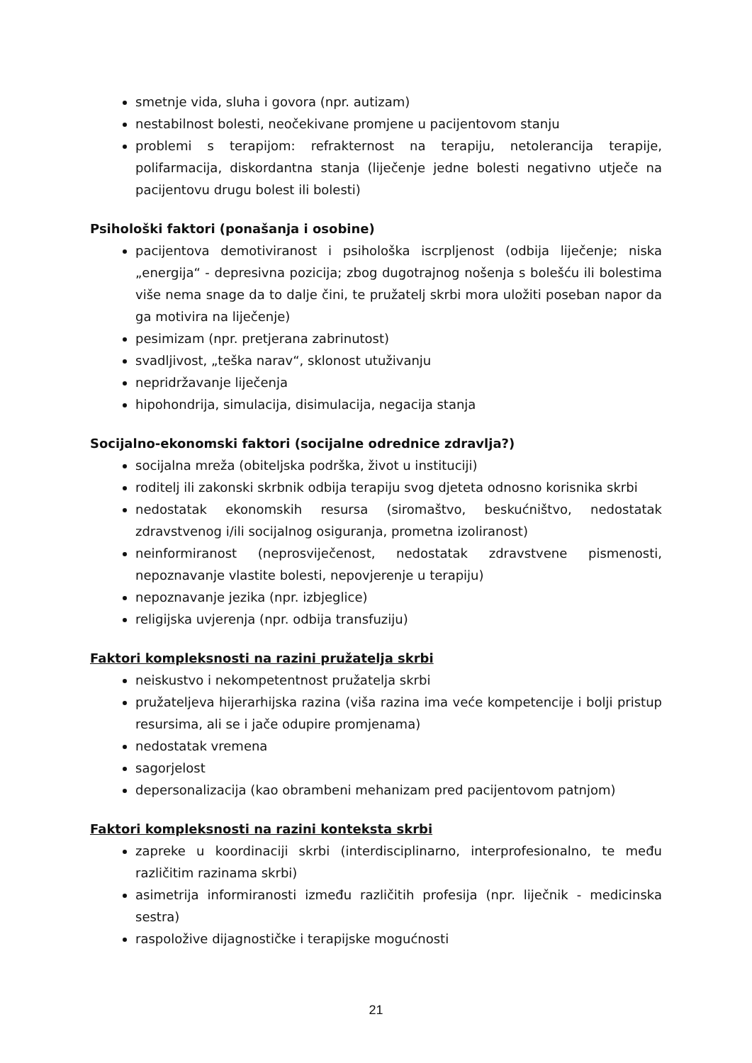smetnje vida, sluha i govora (npr. autizam)
nestabilnost bolesti, neočekivane promjene u pacijentovom stanju
problemi s terapijom: refrakternost na terapiju, netolerancija terapije, polifarmacija, diskordantna stanja (liječenje jedne bolesti negativno utječe na pacijentovu drugu bolest ili bolesti)
Psihološki faktori (ponašanja i osobine)
pacijentova demotiviranost i psihološka iscrpljenost (odbija liječenje; niska „energija“ - depresivna pozicija; zbog dugotrajnog nošenja s bolešću ili bolestima više nema snage da to dalje čini, te pružatelj skrbi mora uložiti poseban napor da ga motivira na liječenje)
pesimizam (npr. pretjerana zabrinutost)
svadljivost, „teška narav“, sklonost utuživanju
nepridržavanje liječenja
hipohondrija, simulacija, disimulacija, negacija stanja
Socijalno-ekonomski faktori (socijalne odrednice zdravlja?)
socijalna mreža (obiteljska podrška, život u instituciji)
roditelj ili zakonski skrbnik odbija terapiju svog djeteta odnosno korisnika skrbi
nedostatak ekonomskih resursa (siromaštvo, beskućništvo, nedostatak zdravstvenog i/ili socijalnog osiguranja, prometna izoliranost)
neinformiranost (neprosviječenost, nedostatak zdravstvene pismenosti, nepoznavanje vlastite bolesti, nepovjerenje u terapiju)
nepoznavanje jezika (npr. izbjeglice)
religijska uvjerenja (npr. odbija transfuziju)
Faktori kompleksnosti na razini pružatelja skrbi
neiskustvo i nekompetentnost pružatelja skrbi
pružateljeva hijerarhijska razina (viša razina ima veće kompetencije i bolji pristup resursima, ali se i jače odupire promjenama)
nedostatak vremena
sagorjelost
depersonalizacija (kao obrambeni mehanizam pred pacijentovom patnjom)
Faktori kompleksnosti na razini konteksta skrbi
zapreke u koordinaciji skrbi (interdisciplinarno, interprofesionalno, te među različitim razinama skrbi)
asimetrija informiranosti između različitih profesija (npr. liječnik - medicinska sestra)
raspoložive dijagnostičke i terapijske mogućnosti
21